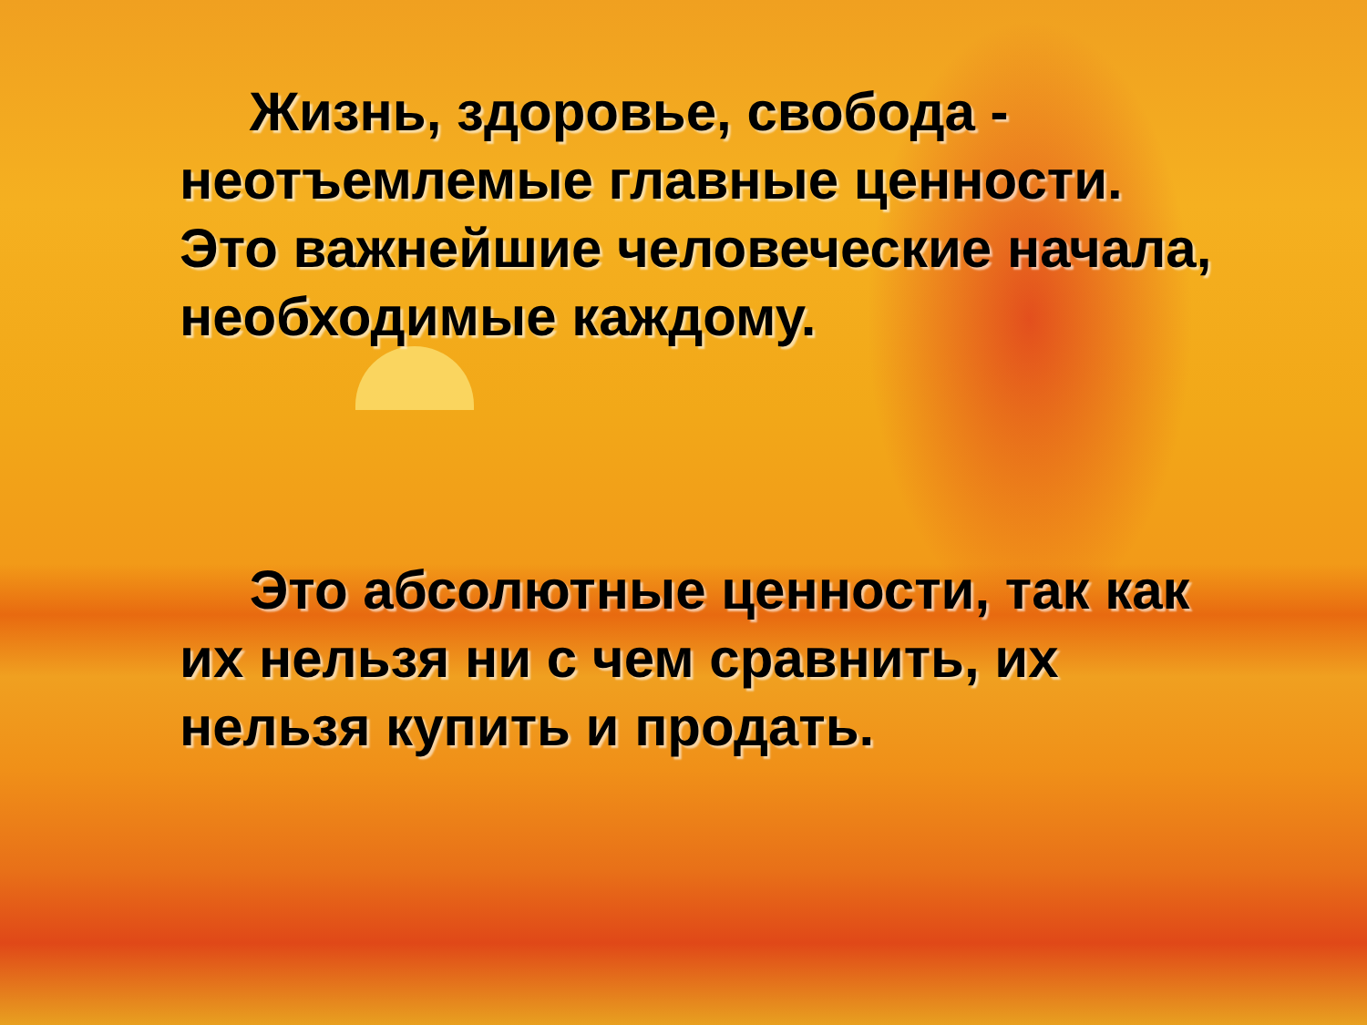Жизнь, здоровье, свобода - неотъемлемые главные ценности. Это важнейшие человеческие начала, необходимые каждому.
  Это абсолютные ценности, так как их нельзя ни с чем сравнить, их нельзя купить и продать.